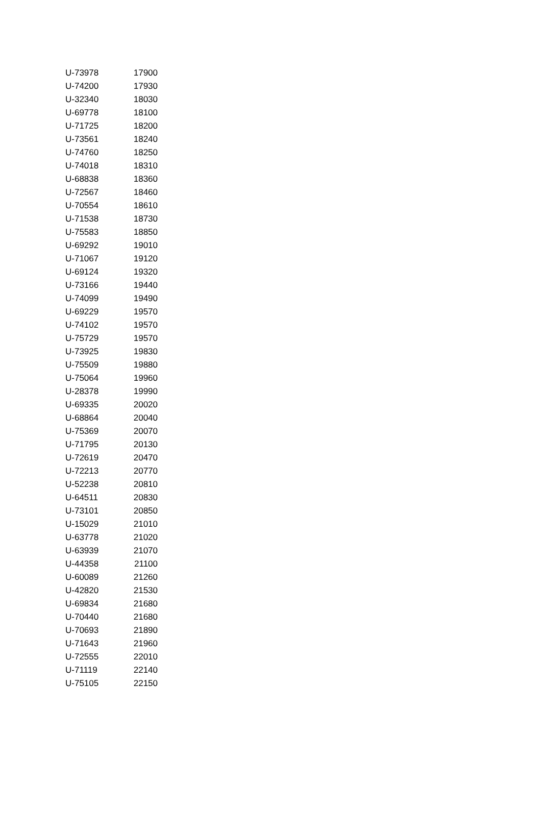| U-73978 | 17900 |
| U-74200 | 17930 |
| U-32340 | 18030 |
| U-69778 | 18100 |
| U-71725 | 18200 |
| U-73561 | 18240 |
| U-74760 | 18250 |
| U-74018 | 18310 |
| U-68838 | 18360 |
| U-72567 | 18460 |
| U-70554 | 18610 |
| U-71538 | 18730 |
| U-75583 | 18850 |
| U-69292 | 19010 |
| U-71067 | 19120 |
| U-69124 | 19320 |
| U-73166 | 19440 |
| U-74099 | 19490 |
| U-69229 | 19570 |
| U-74102 | 19570 |
| U-75729 | 19570 |
| U-73925 | 19830 |
| U-75509 | 19880 |
| U-75064 | 19960 |
| U-28378 | 19990 |
| U-69335 | 20020 |
| U-68864 | 20040 |
| U-75369 | 20070 |
| U-71795 | 20130 |
| U-72619 | 20470 |
| U-72213 | 20770 |
| U-52238 | 20810 |
| U-64511 | 20830 |
| U-73101 | 20850 |
| U-15029 | 21010 |
| U-63778 | 21020 |
| U-63939 | 21070 |
| U-44358 | 21100 |
| U-60089 | 21260 |
| U-42820 | 21530 |
| U-69834 | 21680 |
| U-70440 | 21680 |
| U-70693 | 21890 |
| U-71643 | 21960 |
| U-72555 | 22010 |
| U-71119 | 22140 |
| U-75105 | 22150 |